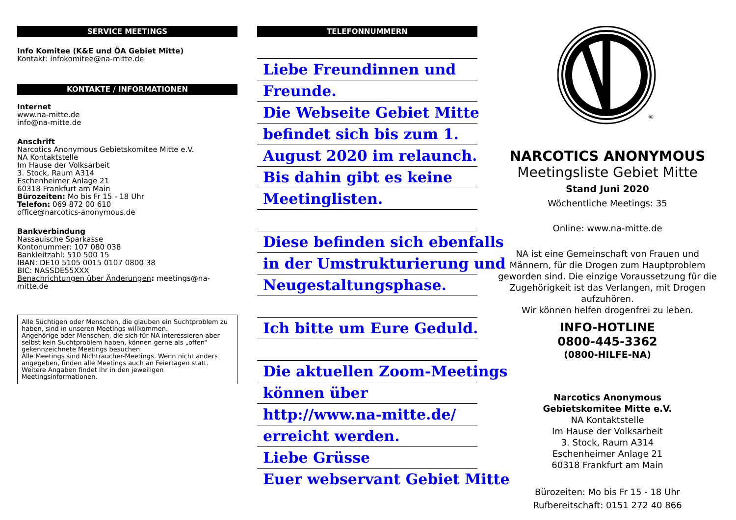SERVICE MEETINGS
Info Komitee (K&E und ÖA Gebiet Mitte)
Kontakt: infokomitee@na-mitte.de
KONTAKTE / INFORMATIONEN
Internet
www.na-mitte.de
info@na-mitte.de
Anschrift
Narcotics Anonymous Gebietskomitee Mitte e.V.
NA Kontaktstelle
Im Hause der Volksarbeit
3. Stock, Raum A314
Eschenheimer Anlage 21
60318 Frankfurt am Main
Bürozeiten: Mo bis Fr 15 - 18 Uhr
Telefon: 069 872 00 610
office@narcotics-anonymous.de
Bankverbindung
Nassauische Sparkasse
Kontonummer: 107 080 038
Bankleitzahl: 510 500 15
IBAN: DE10 5105 0015 0107 0800 38
BIC: NASSDE55XXX
Benachrichtungen über Änderungen: meetings@na-mitte.de
Alle Süchtigen oder Menschen, die glauben ein Suchtproblem zu haben, sind in unseren Meetings willkommen.
Angehörige oder Menschen, die sich für NA interessieren aber selbst kein Suchtproblem haben, können gerne als „offen“ gekennzeichnete Meetings besuchen.
Alle Meetings sind Nichtraucher-Meetings. Wenn nicht anders angegeben, finden alle Meetings auch an Feiertagen statt. Weitere Angaben findet Ihr in den jeweiligen Meetingsinformationen.
TELEFONNUMMERN
Liebe Freundinnen und
Freunde.
Die Webseite Gebiet Mitte
befindet sich bis zum 1.
August 2020 im relaunch.
Bis dahin gibt es keine
Meetinglisten.
Diese befinden sich ebenfalls
in der Umstrukturierung und
Neugestaltungsphase.
Ich bitte um Eure Geduld.
Die aktuellen Zoom-Meetings
können über
http://www.na-mitte.de/
erreicht werden.
Liebe Grüsse
Euer webservant Gebiet Mitte
®
NARCOTICS ANONYMOUS
Meetingsliste Gebiet Mitte
Stand Juni 2020
Wöchentliche Meetings: 35
Online: www.na-mitte.de
NA ist eine Gemeinschaft von Frauen und Männern, für die Drogen zum Hauptproblem geworden sind. Die einzige Voraussetzung für die Zugehörigkeit ist das Verlangen, mit Drogen aufzuhören.
Wir können helfen drogenfrei zu leben.
INFO-HOTLINE
0800-445-3362
(0800-HILFE-NA)
Narcotics Anonymous
Gebietskomitee Mitte e.V.
NA Kontaktstelle
Im Hause der Volksarbeit
3. Stock, Raum A314
Eschenheimer Anlage 21
60318 Frankfurt am Main
Bürozeiten: Mo bis Fr 15 - 18 Uhr
Rufbereitschaft: 0151 272 40 866